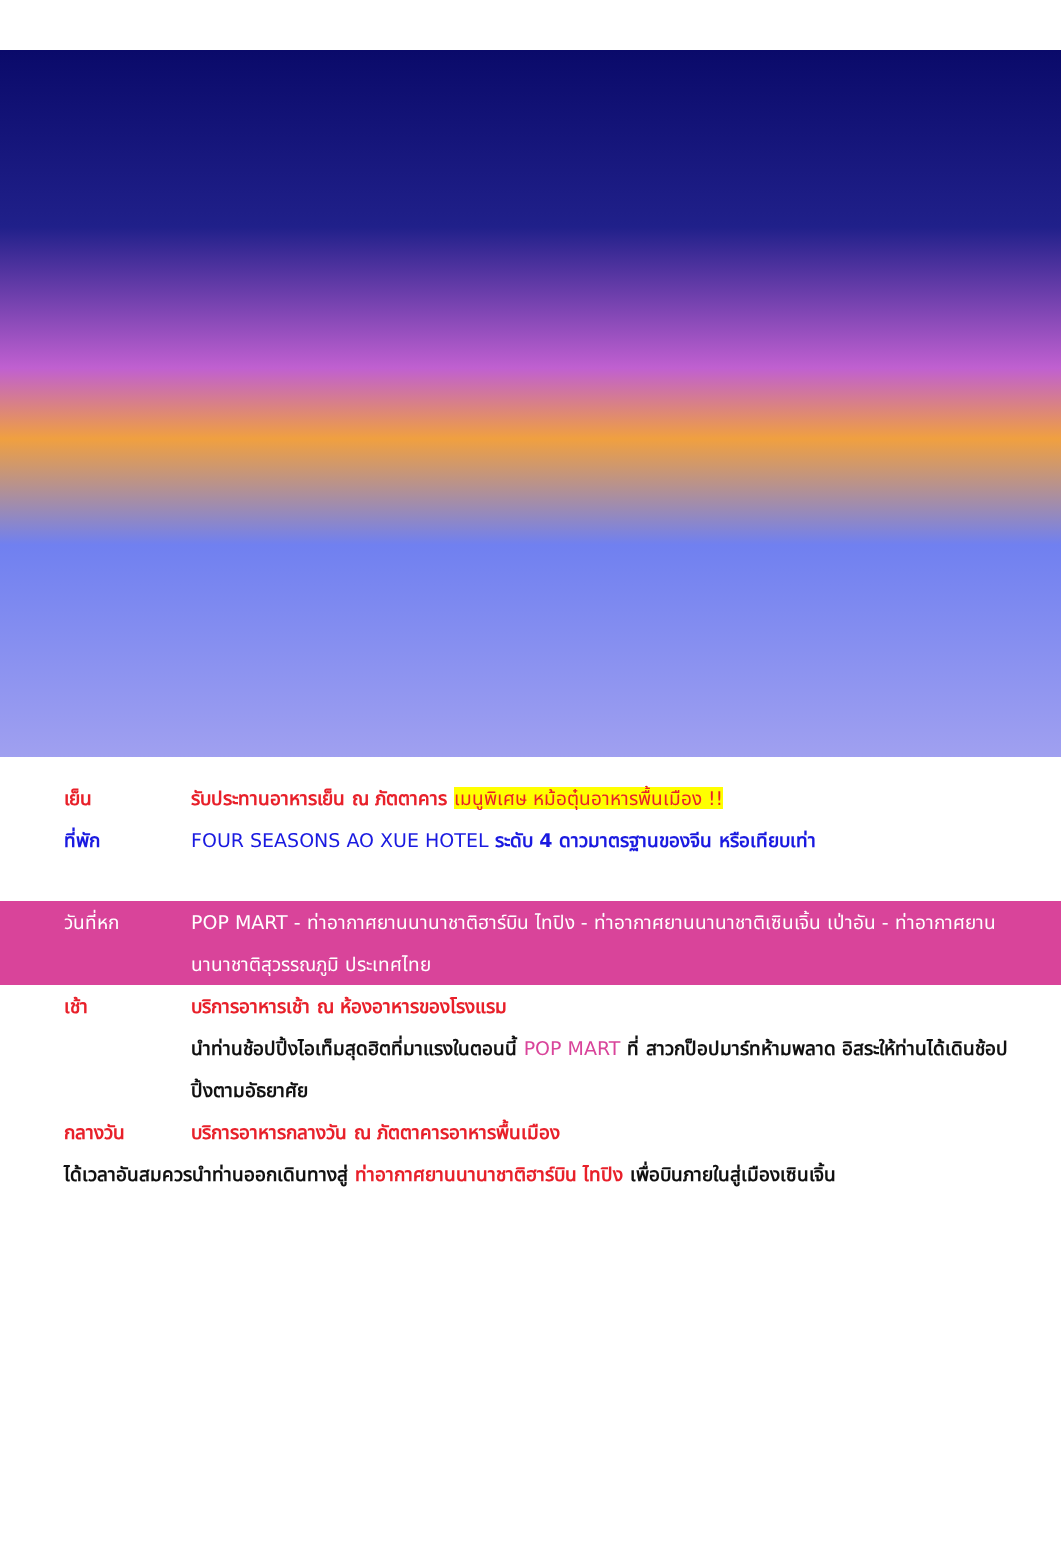เย็น รับประทานอาหารเย็น ณ ภัตตาคาร เมนูพิเศษ หม้อตุ๋นอาหารพื้นเมือง !!
ที่พัก FOUR SEASONS AO XUE HOTEL ระดับ 4 ดาวมาตรฐานของจีน หรือเทียบเท่า
วันที่หก POP MART - ท่าอากาศยานนานาชาติฮาร์บิน ไทปิง - ท่าอากาศยานนานาชาติเซินเจิ้น เป่าอัน - ท่าอากาศยานนานาชาติสุวรรณภูมิ ประเทศไทย
เช้า บริการอาหารเช้า ณ ห้องอาหารของโรงแรม
นำท่านช้อปปิ้งไอเท็มสุดฮิตที่มาแรงในตอนนี้ POP MART ที่ สาวกป็อปมาร์ทห้ามพลาด อิสระให้ท่านได้เดินช้อปปิ้งตามอัธยาศัย
กลางวัน บริการอาหารกลางวัน ณ ภัตตาคารอาหารพื้นเมือง
ได้เวลาอันสมควรนำท่านออกเดินทางสู่ ท่าอากาศยานนานาชาติฮาร์บิน ไทปิง เพื่อบินภายในสู่เมืองเซินเจิ้น